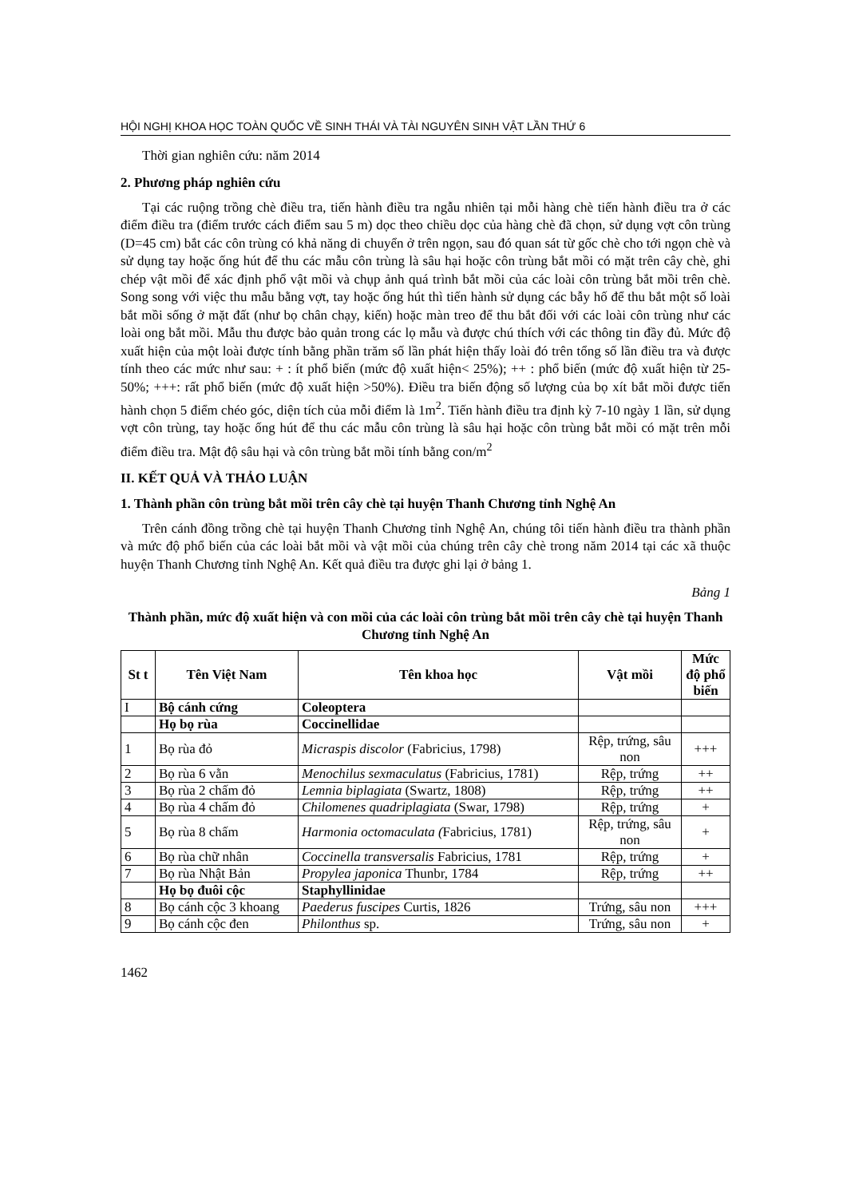HỘI NGHỊ KHOA HỌC TOÀN QUỐC VỀ SINH THÁI VÀ TÀI NGUYÊN SINH VẬT LẦN THỨ 6
Thời gian nghiên cứu: năm 2014
2. Phương pháp nghiên cứu
Tại các ruộng trồng chè điều tra, tiến hành điều tra ngẫu nhiên tại mỗi hàng chè tiến hành điều tra ở các điểm điều tra (điểm trước cách điểm sau 5 m) dọc theo chiều dọc của hàng chè đã chọn, sử dụng vợt côn trùng (D=45 cm) bắt các côn trùng có khả năng di chuyển ở trên ngọn, sau đó quan sát từ gốc chè cho tới ngọn chè và sử dụng tay hoặc ống hút để thu các mẫu côn trùng là sâu hại hoặc côn trùng bắt mồi có mặt trên cây chè, ghi chép vật mồi để xác định phổ vật mồi và chụp ảnh quá trình bắt mồi của các loài côn trùng bắt mồi trên chè. Song song với việc thu mẫu bằng vợt, tay hoặc ống hút thì tiến hành sử dụng các bẫy hố để thu bắt một số loài bắt mồi sống ở mặt đất (như bọ chân chạy, kiến) hoặc màn treo để thu bắt đối với các loài côn trùng như các loài ong bắt mồi. Mẫu thu được bảo quản trong các lọ mẫu và được chú thích với các thông tin đầy đủ. Mức độ xuất hiện của một loài được tính bằng phần trăm số lần phát hiện thấy loài đó trên tổng số lần điều tra và được tính theo các mức như sau: + : ít phổ biến (mức độ xuất hiện< 25%); ++ : phổ biến (mức độ xuất hiện từ 25-50%; +++: rất phổ biến (mức độ xuất hiện >50%). Điều tra biến động số lượng của bọ xít bắt mồi được tiến hành chọn 5 điểm chéo góc, diện tích của mỗi điểm là 1m<sup>2</sup>. Tiến hành điều tra định kỳ 7-10 ngày 1 lần, sử dụng vợt côn trùng, tay hoặc ống hút để thu các mẫu côn trùng là sâu hại hoặc côn trùng bắt mồi có mặt trên mỗi điểm điều tra. Mật độ sâu hại và côn trùng bắt mồi tính bằng con/m<sup>2</sup>
II. KẾT QUẢ VÀ THẢO LUẬN
1. Thành phần côn trùng bắt mồi trên cây chè tại huyện Thanh Chương tỉnh Nghệ An
Trên cánh đồng trồng chè tại huyện Thanh Chương tỉnh Nghệ An, chúng tôi tiến hành điều tra thành phần và mức độ phổ biến của các loài bắt mồi và vật mồi của chúng trên cây chè trong năm 2014 tại các xã thuộc huyện Thanh Chương tỉnh Nghệ An. Kết quả điều tra được ghi lại ở bảng 1.
Bảng 1
Thành phần, mức độ xuất hiện và con mồi của các loài côn trùng bắt mồi trên cây chè tại huyện Thanh Chương tỉnh Nghệ An
| St t | Tên Việt Nam | Tên khoa học | Vật mồi | Mức độ phổ biến |
| --- | --- | --- | --- | --- |
| I | Bộ cánh cứng | Coleoptera | | |
| | Họ bọ rùa | Coccinellidae | | |
| 1 | Bọ rùa đỏ | Micraspis discolor (Fabricius, 1798) | Rệp, trứng, sâu non | +++ |
| 2 | Bọ rùa 6 vằn | Menochilus sexmaculatus (Fabricius, 1781) | Rệp, trứng | ++ |
| 3 | Bọ rùa 2 chấm đỏ | Lemnia biplagiata (Swartz, 1808) | Rệp, trứng | ++ |
| 4 | Bọ rùa 4 chấm đỏ | Chilomenes quadriplagiata (Swar, 1798) | Rệp, trứng | + |
| 5 | Bọ rùa 8 chấm | Harmonia octomaculata ( Fabricius, 1781) | Rệp, trứng, sâu non | + |
| 6 | Bọ rùa chữ nhân | Coccinella transversalis Fabricius, 1781 | Rệp, trứng | + |
| 7 | Bọ rùa Nhật Bản | Propylea japonica Thunbr, 1784 | Rệp, trứng | ++ |
| | Họ bọ đuôi cộc | Staphyllinidae | | |
| 8 | Bọ cánh cộc 3 khoang | Paederus fuscipes Curtis, 1826 | Trứng, sâu non | +++ |
| 9 | Bọ cánh cộc đen | Philonthus sp. | Trứng, sâu non | + |
1462